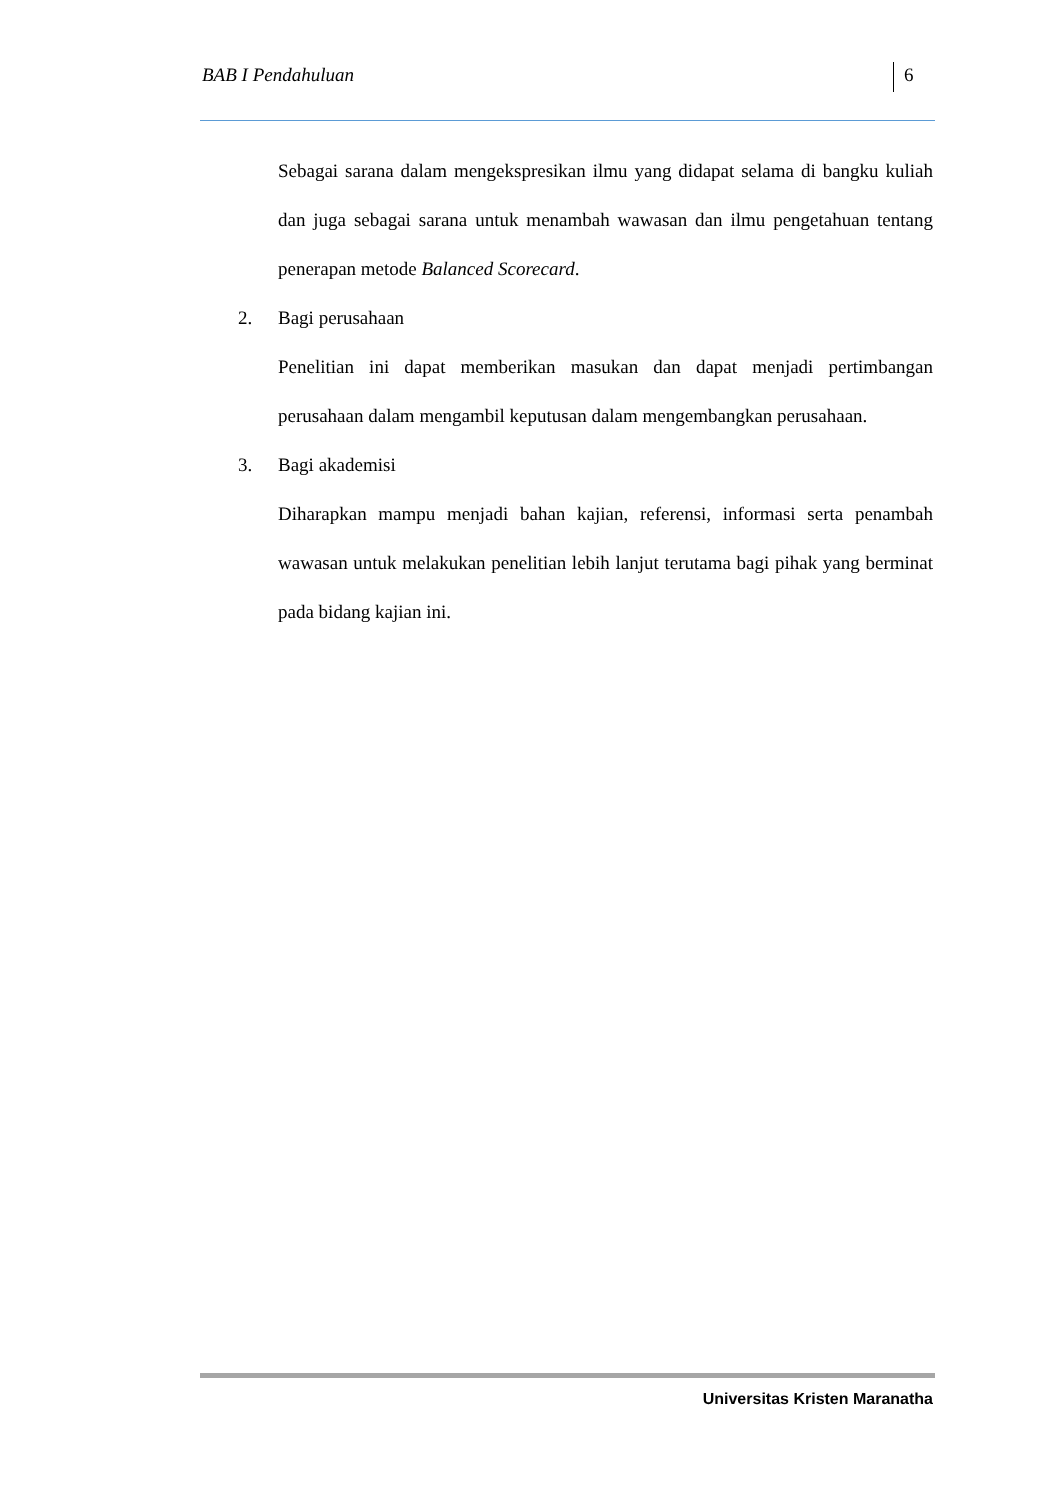BAB I Pendahuluan 6
Sebagai sarana dalam mengekspresikan ilmu yang didapat selama di bangku kuliah dan juga sebagai sarana untuk menambah wawasan dan ilmu pengetahuan tentang penerapan metode Balanced Scorecard.
2. Bagi perusahaan
Penelitian ini dapat memberikan masukan dan dapat menjadi pertimbangan perusahaan dalam mengambil keputusan dalam mengembangkan perusahaan.
3. Bagi akademisi
Diharapkan mampu menjadi bahan kajian, referensi, informasi serta penambah wawasan untuk melakukan penelitian lebih lanjut terutama bagi pihak yang berminat pada bidang kajian ini.
Universitas Kristen Maranatha